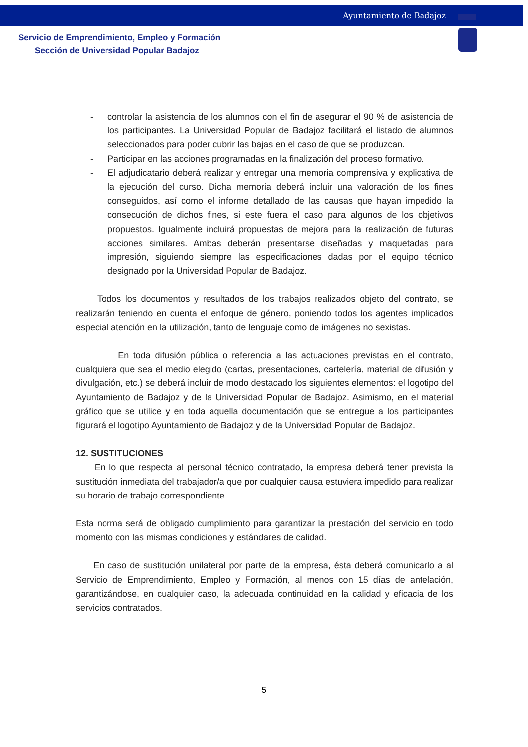Ayuntamiento de Badajoz
Servicio de Emprendimiento, Empleo y Formación
Sección de Universidad Popular Badajoz
- controlar la asistencia de los alumnos con el fin de asegurar el 90 % de asistencia de los participantes. La Universidad Popular de Badajoz facilitará el listado de alumnos seleccionados para poder cubrir las bajas en el caso de que se produzcan.
- Participar en las acciones programadas en la finalización del proceso formativo.
- El adjudicatario deberá realizar y entregar una memoria comprensiva y explicativa de la ejecución del curso. Dicha memoria deberá incluir una valoración de los fines conseguidos, así como el informe detallado de las causas que hayan impedido la consecución de dichos fines, si este fuera el caso para algunos de los objetivos propuestos. Igualmente incluirá propuestas de mejora para la realización de futuras acciones similares. Ambas deberán presentarse diseñadas y maquetadas para impresión, siguiendo siempre las especificaciones dadas por el equipo técnico designado por la Universidad Popular de Badajoz.
Todos los documentos y resultados de los trabajos realizados objeto del contrato, se realizarán teniendo en cuenta el enfoque de género, poniendo todos los agentes implicados especial atención en la utilización, tanto de lenguaje como de imágenes no sexistas.
En toda difusión pública o referencia a las actuaciones previstas en el contrato, cualquiera que sea el medio elegido (cartas, presentaciones, cartelería, material de difusión y divulgación, etc.) se deberá incluir de modo destacado los siguientes elementos: el logotipo del Ayuntamiento de Badajoz y de la Universidad Popular de Badajoz. Asimismo, en el material gráfico que se utilice y en toda aquella documentación que se entregue a los participantes figurará el logotipo Ayuntamiento de Badajoz y de la Universidad Popular de Badajoz.
12. SUSTITUCIONES
En lo que respecta al personal técnico contratado, la empresa deberá tener prevista la sustitución inmediata del trabajador/a que por cualquier causa estuviera impedido para realizar su horario de trabajo correspondiente.
Esta norma será de obligado cumplimiento para garantizar la prestación del servicio en todo momento con las mismas condiciones y estándares de calidad.
En caso de sustitución unilateral por parte de la empresa, ésta deberá comunicarlo a al Servicio de Emprendimiento, Empleo y Formación, al menos con 15 días de antelación, garantizándose, en cualquier caso, la adecuada continuidad en la calidad y eficacia de los servicios contratados.
5